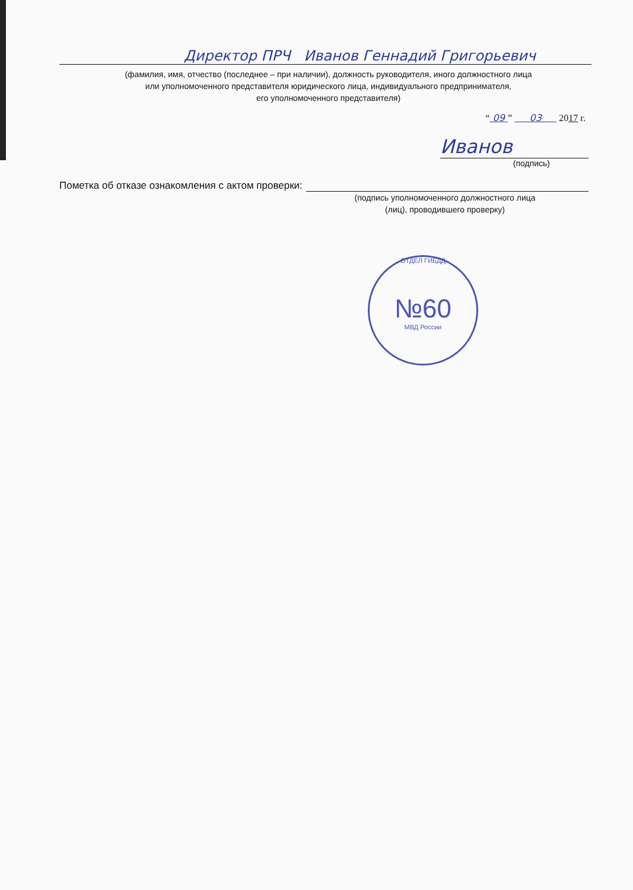Директор ПРЧ Иванов Геннадий Григорьевич
(фамилия, имя, отчество (последнее – при наличии), должность руководителя, иного должностного лица
или уполномоченного представителя юридического лица, индивидуального предпринимателя,
его уполномоченного представителя)
“ 09 ” 03 2017 г.
Иванов
(подпись)
Пометка об отказе ознакомления с актом проверки:
(подпись уполномоченного должностного лица
(лиц), проводившего проверку)
ОТДЕЛ ГИБДД
№60
МВД России